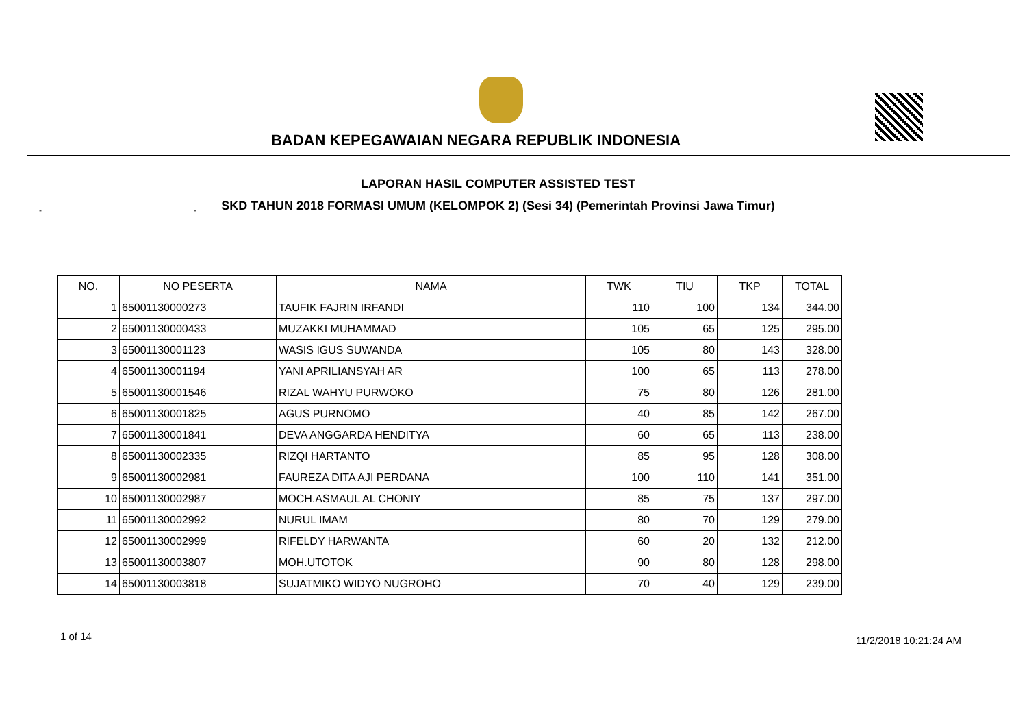BADAN KEPEGAWAIAN NEGARA REPUBLIK INDONESIA
LAPORAN HASIL COMPUTER ASSISTED TEST
SKD TAHUN 2018 FORMASI UMUM (KELOMPOK 2) (Sesi 34) (Pemerintah Provinsi Jawa Timur) - -
| NO. | NO PESERTA | NAMA | TWK | TIU | TKP | TOTAL |
| --- | --- | --- | --- | --- | --- | --- |
| 1 | 65001130000273 | TAUFIK FAJRIN IRFANDI | 110 | 100 | 134 | 344.00 |
| 2 | 65001130000433 | MUZAKKI MUHAMMAD | 105 | 65 | 125 | 295.00 |
| 3 | 65001130001123 | WASIS IGUS SUWANDA | 105 | 80 | 143 | 328.00 |
| 4 | 65001130001194 | YANI APRILIANSYAH AR | 100 | 65 | 113 | 278.00 |
| 5 | 65001130001546 | RIZAL WAHYU PURWOKO | 75 | 80 | 126 | 281.00 |
| 6 | 65001130001825 | AGUS PURNOMO | 40 | 85 | 142 | 267.00 |
| 7 | 65001130001841 | DEVA ANGGARDA HENDITYA | 60 | 65 | 113 | 238.00 |
| 8 | 65001130002335 | RIZQI HARTANTO | 85 | 95 | 128 | 308.00 |
| 9 | 65001130002981 | FAUREZA DITA AJI PERDANA | 100 | 110 | 141 | 351.00 |
| 10 | 65001130002987 | MOCH.ASMAUL AL CHONIY | 85 | 75 | 137 | 297.00 |
| 11 | 65001130002992 | NURUL IMAM | 80 | 70 | 129 | 279.00 |
| 12 | 65001130002999 | RIFELDY HARWANTA | 60 | 20 | 132 | 212.00 |
| 13 | 65001130003807 | MOH.UTOTOK | 90 | 80 | 128 | 298.00 |
| 14 | 65001130003818 | SUJATMIKO WIDYO NUGROHO | 70 | 40 | 129 | 239.00 |
1 of 14 11/2/2018 10:21:24 AM